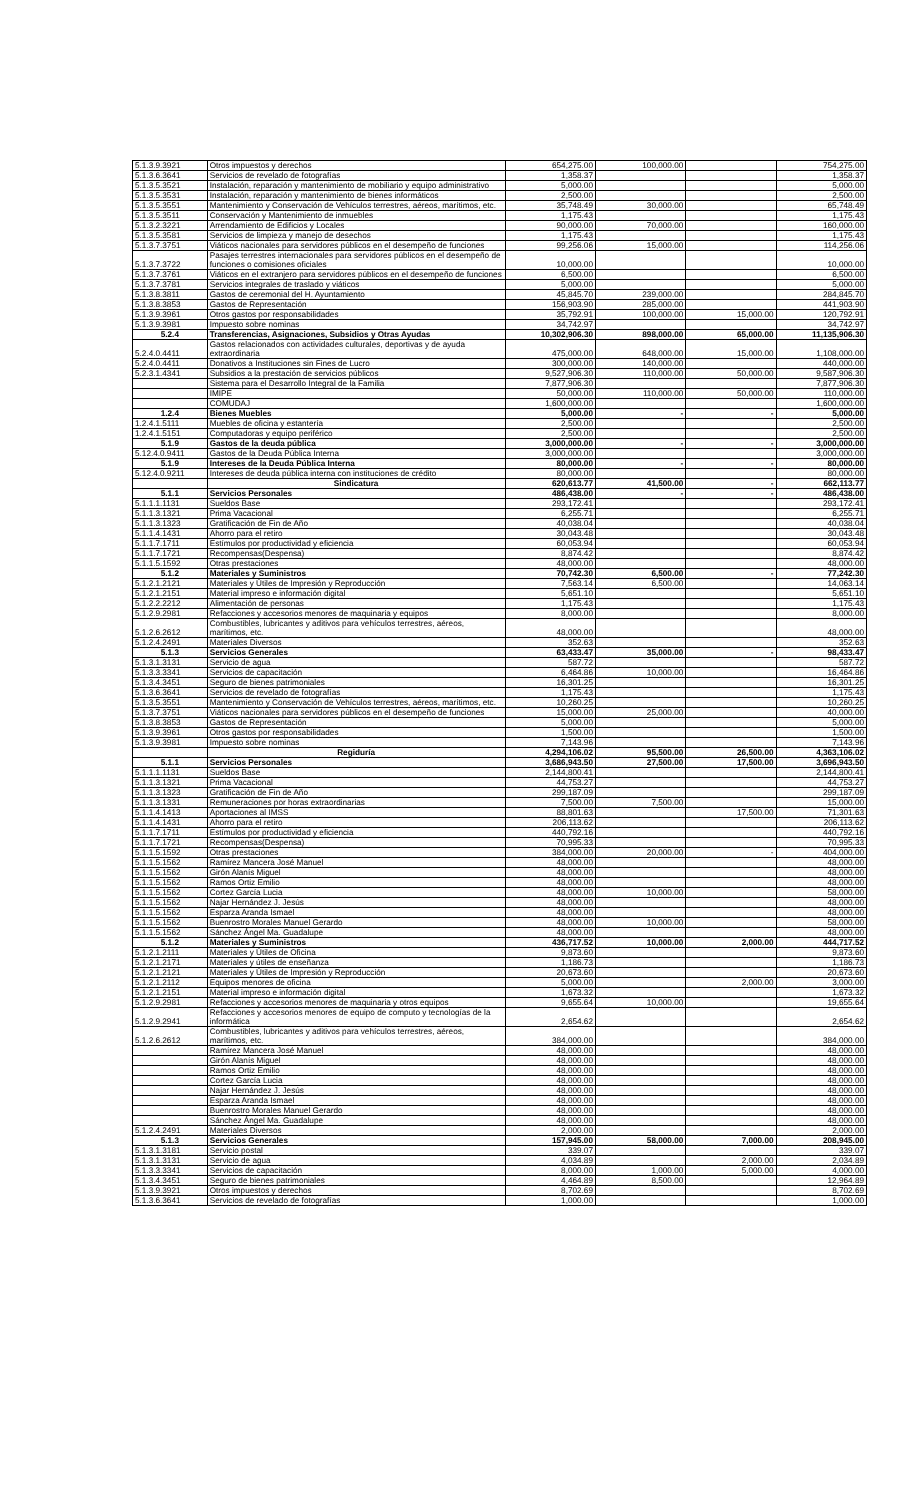| 5.1.3.9.3921 | Otros impuestos y derechos | 654,275.00 | 100,000.00 | | 754,275.00 |
| 5.1.3.6.3641 | Servicios de revelado de fotografías | 1,358.37 | | | 1,358.37 |
| 5.1.3.5.3521 | Instalación, reparación y mantenimiento de mobiliario y equipo administrativo | 5,000.00 | | | 5,000.00 |
| 5.1.3.5.3531 | Instalación, reparación y mantenimiento de bienes informáticos | 2,500.00 | | | 2,500.00 |
| 5.1.3.5.3551 | Mantenimiento y Conservación de Vehículos terrestres, aéreos, marítimos, etc. | 35,748.49 | 30,000.00 | | 65,748.49 |
| 5.1.3.5.3511 | Conservación y Mantenimiento de inmuebles | 1,175.43 | | | 1,175.43 |
| 5.1.3.2.3221 | Arrendamiento de Edificios y Locales | 90,000.00 | 70,000.00 | | 160,000.00 |
| 5.1.3.5.3581 | Servicios de limpieza y manejo de desechos | 1,175.43 | | | 1,175.43 |
| 5.1.3.7.3751 | Viáticos nacionales para servidores públicos en el desempeño de funciones | 99,256.06 | 15,000.00 | | 114,256.06 |
| 5.1.3.7.3722 | Pasajes terrestres internacionales para servidores públicos en el desempeño de funciones o comisiones oficiales | 10,000.00 | | | 10,000.00 |
| 5.1.3.7.3761 | Viáticos en el extranjero para servidores públicos en el desempeño de funciones | 6,500.00 | | | 6,500.00 |
| 5.1.3.7.3781 | Servicios integrales de traslado y viáticos | 5,000.00 | | | 5,000.00 |
| 5.1.3.8.3811 | Gastos de ceremonial del H. Ayuntamiento | 45,845.70 | 239,000.00 | | 284,845.70 |
| 5.1.3.8.3853 | Gastos de Representación | 156,903.90 | 285,000.00 | | 441,903.90 |
| 5.1.3.9.3961 | Otros gastos por responsabilidades | 35,792.91 | 100,000.00 | 15,000.00 | 120,792.91 |
| 5.1.3.9.3981 | Impuesto sobre nominas | 34,742.97 | | | 34,742.97 |
| 5.2.4 | Transferencias, Asignaciones, Subsidios y Otras Ayudas | 10,302,906.30 | 898,000.00 | 65,000.00 | 11,135,906.30 |
| 5.2.4.0.4411 | Gastos relacionados con actividades culturales, deportivas y de ayuda extraordinaria | 475,000.00 | 648,000.00 | 15,000.00 | 1,108,000.00 |
| 5.2.4.0.4411 | Donativos a Instituciones sin Fines de Lucro | 300,000.00 | 140,000.00 | | 440,000.00 |
| 5.2.3.1.4341 | Subsidios a la prestación de servicios públicos | 9,527,906.30 | 110,000.00 | 50,000.00 | 9,587,906.30 |
| | Sistema para el Desarrollo Integral de la Familia | 7,877,906.30 | | | 7,877,906.30 |
| | IMIPE | 50,000.00 | 110,000.00 | 50,000.00 | 110,000.00 |
| | COMUDAJ | 1,600,000.00 | | | 1,600,000.00 |
| 1.2.4 | Bienes Muebles | 5,000.00 | - | - | 5,000.00 |
| 1.2.4.1.5111 | Muebles de oficina y estantería | 2,500.00 | | | 2,500.00 |
| 1.2.4.1.5151 | Computadoras y equipo periférico | 2,500.00 | | | 2,500.00 |
| 5.1.9 | Gastos de la deuda pública | 3,000,000.00 | - | - | 3,000,000.00 |
| 5.12.4.0.9411 | Gastos de la Deuda Pública Interna | 3,000,000.00 | | | 3,000,000.00 |
| 5.1.9 | Intereses de la Deuda Pública Interna | 80,000.00 | - | - | 80,000.00 |
| 5.12.4.0.9211 | Intereses de deuda pública interna con instituciones de crédito | 80,000.00 | | | 80,000.00 |
| | Sindicatura | 620,613.77 | 41,500.00 | - | 662,113.77 |
| 5.1.1 | Servicios Personales | 486,438.00 | - | - | 486,438.00 |
| 5.1.1.1.1131 | Sueldos Base | 293,172.41 | | | 293,172.41 |
| 5.1.1.3.1321 | Prima Vacacional | 6,255.71 | | | 6,255.71 |
| 5.1.1.3.1323 | Gratificación de Fin de Año | 40,038.04 | | | 40,038.04 |
| 5.1.1.4.1431 | Ahorro para el retiro | 30,043.48 | | | 30,043.48 |
| 5.1.1.7.1711 | Estímulos por productividad y eficiencia | 60,053.94 | | | 60,053.94 |
| 5.1.1.7.1721 | Recompensas(Despensa) | 8,874.42 | | | 8,874.42 |
| 5.1.1.5.1592 | Otras prestaciones | 48,000.00 | | | 48,000.00 |
| 5.1.2 | Materiales y Suministros | 70,742.30 | 6,500.00 | - | 77,242.30 |
| 5.1.2.1.2121 | Materiales y Útiles de Impresión y Reproducción | 7,563.14 | 6,500.00 | | 14,063.14 |
| 5.1.2.1.2151 | Material impreso e información digital | 5,651.10 | | | 5,651.10 |
| 5.1.2.2.2212 | Alimentación de personas | 1,175.43 | | | 1,175.43 |
| 5.1.2.9.2981 | Refacciones y accesorios menores de maquinaria y equipos | 8,000.00 | | | 8,000.00 |
| 5.1.2.6.2612 | Combustibles, lubricantes y aditivos para vehículos terrestres, aéreos, marítimos, etc. | 48,000.00 | | | 48,000.00 |
| 5.1.2.4.2491 | Materiales Diversos | 352.63 | | | 352.63 |
| 5.1.3 | Servicios Generales | 63,433.47 | 35,000.00 | - | 98,433.47 |
| 5.1.3.1.3131 | Servicio de agua | 587.72 | | | 587.72 |
| 5.1.3.3.3341 | Servicios de capacitación | 6,464.86 | 10,000.00 | | 16,464.86 |
| 5.1.3.4.3451 | Seguro de bienes patrimoniales | 16,301.25 | | | 16,301.25 |
| 5.1.3.6.3641 | Servicios de revelado de fotografías | 1,175.43 | | | 1,175.43 |
| 5.1.3.5.3551 | Mantenimiento y Conservación de Vehículos terrestres, aéreos, marítimos, etc. | 10,260.25 | | | 10,260.25 |
| 5.1.3.7.3751 | Viáticos nacionales para servidores públicos en el desempeño de funciones | 15,000.00 | 25,000.00 | | 40,000.00 |
| 5.1.3.8.3853 | Gastos de Representación | 5,000.00 | | | 5,000.00 |
| 5.1.3.9.3961 | Otros gastos por responsabilidades | 1,500.00 | | | 1,500.00 |
| 5.1.3.9.3981 | Impuesto sobre nominas | 7,143.96 | | | 7,143.96 |
| | Regiduría | 4,294,106.02 | 95,500.00 | 26,500.00 | 4,363,106.02 |
| 5.1.1 | Servicios Personales | 3,686,943.50 | 27,500.00 | 17,500.00 | 3,696,943.50 |
| 5.1.1.1.1131 | Sueldos Base | 2,144,800.41 | | | 2,144,800.41 |
| 5.1.1.3.1321 | Prima Vacacional | 44,753.27 | | | 44,753.27 |
| 5.1.1.3.1323 | Gratificación de Fin de Año | 299,187.09 | | | 299,187.09 |
| 5.1.1.3.1331 | Remuneraciones por horas extraordinarias | 7,500.00 | 7,500.00 | | 15,000.00 |
| 5.1.1.4.1413 | Aportaciones al IMSS | 88,801.63 | | 17,500.00 | 71,301.63 |
| 5.1.1.4.1431 | Ahorro para el retiro | 206,113.62 | | | 206,113.62 |
| 5.1.1.7.1711 | Estímulos por productividad y eficiencia | 440,792.16 | | | 440,792.16 |
| 5.1.1.7.1721 | Recompensas(Despensa) | 70,995.33 | | | 70,995.33 |
| 5.1.1.5.1592 | Otras prestaciones | 384,000.00 | 20,000.00 | - | 404,000.00 |
| 5.1.1.5.1562 | Ramírez Mancera José Manuel | 48,000.00 | | | 48,000.00 |
| 5.1.1.5.1562 | Girón Alanís Miguel | 48,000.00 | | | 48,000.00 |
| 5.1.1.5.1562 | Ramos Ortiz Emilio | 48,000.00 | | | 48,000.00 |
| 5.1.1.5.1562 | Cortez García Lucia | 48,000.00 | 10,000.00 | | 58,000.00 |
| 5.1.1.5.1562 | Najar Hernández J. Jesús | 48,000.00 | | | 48,000.00 |
| 5.1.1.5.1562 | Esparza Aranda Ismael | 48,000.00 | | | 48,000.00 |
| 5.1.1.5.1562 | Buenrostro Morales Manuel Gerardo | 48,000.00 | 10,000.00 | | 58,000.00 |
| 5.1.1.5.1562 | Sánchez Ángel Ma. Guadalupe | 48,000.00 | | | 48,000.00 |
| 5.1.2 | Materiales y Suministros | 436,717.52 | 10,000.00 | 2,000.00 | 444,717.52 |
| 5.1.2.1.2111 | Materiales y Útiles de Oficina | 9,873.60 | | | 9,873.60 |
| 5.1.2.1.2171 | Materiales y útiles de enseñanza | 1,186.73 | | | 1,186.73 |
| 5.1.2.1.2121 | Materiales y Útiles de Impresión y Reproducción | 20,673.60 | | | 20,673.60 |
| 5.1.2.1.2112 | Equipos menores de oficina | 5,000.00 | | 2,000.00 | 3,000.00 |
| 5.1.2.1.2151 | Material impreso e información digital | 1,673.32 | | | 1,673.32 |
| 5.1.2.9.2981 | Refacciones y accesorios menores de maquinaria y otros equipos | 9,655.64 | 10,000.00 | | 19,655.64 |
| 5.1.2.9.2941 | Refacciones y accesorios menores de equipo de computo y tecnologías de la informática | 2,654.62 | | | 2,654.62 |
| 5.1.2.6.2612 | Combustibles, lubricantes y aditivos para vehículos terrestres, aéreos, marítimos, etc. | 384,000.00 | | | 384,000.00 |
| | Ramírez Mancera José Manuel | 48,000.00 | | | 48,000.00 |
| | Girón Alanís Miguel | 48,000.00 | | | 48,000.00 |
| | Ramos Ortiz Emilio | 48,000.00 | | | 48,000.00 |
| | Cortez García Lucia | 48,000.00 | | | 48,000.00 |
| | Najar Hernández J. Jesús | 48,000.00 | | | 48,000.00 |
| | Esparza Aranda Ismael | 48,000.00 | | | 48,000.00 |
| | Buenrostro Morales Manuel Gerardo | 48,000.00 | | | 48,000.00 |
| | Sánchez Ángel Ma. Guadalupe | 48,000.00 | | | 48,000.00 |
| 5.1.2.4.2491 | Materiales Diversos | 2,000.00 | | | 2,000.00 |
| 5.1.3 | Servicios Generales | 157,945.00 | 58,000.00 | 7,000.00 | 208,945.00 |
| 5.1.3.1.3181 | Servicio postal | 339.07 | | | 339.07 |
| 5.1.3.1.3131 | Servicio de agua | 4,034.89 | | 2,000.00 | 2,034.89 |
| 5.1.3.3.3341 | Servicios de capacitación | 8,000.00 | 1,000.00 | 5,000.00 | 4,000.00 |
| 5.1.3.4.3451 | Seguro de bienes patrimoniales | 4,464.89 | 8,500.00 | | 12,964.89 |
| 5.1.3.9.3921 | Otros impuestos y derechos | 8,702.69 | | | 8,702.69 |
| 5.1.3.6.3641 | Servicios de revelado de fotografías | 1,000.00 | | | 1,000.00 |